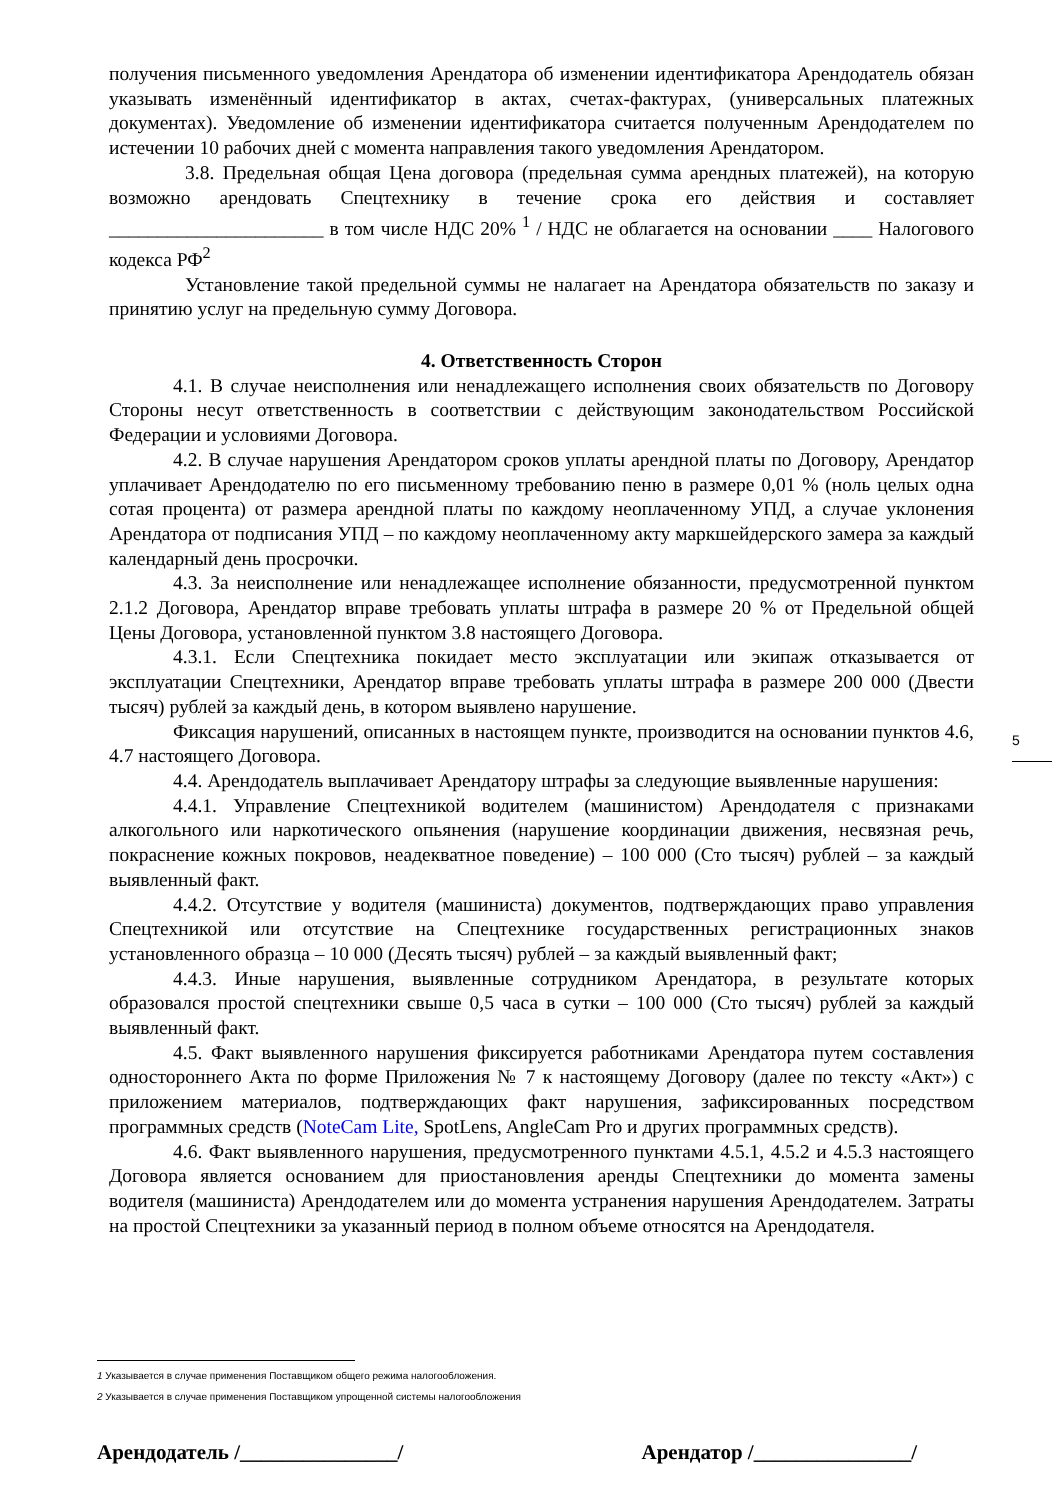получения письменного уведомления Арендатора об изменении идентификатора Арендодатель обязан указывать изменённый идентификатор в актах, счетах-фактурах, (универсальных платежных документах). Уведомление об изменении идентификатора считается полученным Арендодателем по истечении 10 рабочих дней с момента направления такого уведомления Арендатором.
3.8. Предельная общая Цена договора (предельная сумма арендных платежей), на которую возможно арендовать Спецтехнику в течение срока его действия и составляет ______________________ в том числе НДС 20% <sup>1</sup> / НДС не облагается на основании ____ Налогового кодекса РФ<sup>2</sup>
Установление такой предельной суммы не налагает на Арендатора обязательств по заказу и принятию услуг на предельную сумму Договора.
4. Ответственность Сторон
4.1. В случае неисполнения или ненадлежащего исполнения своих обязательств по Договору Стороны несут ответственность в соответствии с действующим законодательством Российской Федерации и условиями Договора.
4.2. В случае нарушения Арендатором сроков уплаты арендной платы по Договору, Арендатор уплачивает Арендодателю по его письменному требованию пеню в размере 0,01 % (ноль целых одна сотая процента) от размера арендной платы по каждому неоплаченному УПД, а случае уклонения Арендатора от подписания УПД – по каждому неоплаченному акту маркшейдерского замера за каждый календарный день просрочки.
4.3. За неисполнение или ненадлежащее исполнение обязанности, предусмотренной пунктом 2.1.2 Договора, Арендатор вправе требовать уплаты штрафа в размере 20 % от Предельной общей Цены Договора, установленной пунктом 3.8 настоящего Договора.
4.3.1. Если Спецтехника покидает место эксплуатации или экипаж отказывается от эксплуатации Спецтехники, Арендатор вправе требовать уплаты штрафа в размере 200 000 (Двести тысяч) рублей за каждый день, в котором выявлено нарушение.
Фиксация нарушений, описанных в настоящем пункте, производится на основании пунктов 4.6, 4.7 настоящего Договора.
4.4. Арендодатель выплачивает Арендатору штрафы за следующие выявленные нарушения:
4.4.1. Управление Спецтехникой водителем (машинистом) Арендодателя с признаками алкогольного или наркотического опьянения (нарушение координации движения, несвязная речь, покраснение кожных покровов, неадекватное поведение) – 100 000 (Сто тысяч) рублей – за каждый выявленный факт.
4.4.2. Отсутствие у водителя (машиниста) документов, подтверждающих право управления Спецтехникой или отсутствие на Спецтехнике государственных регистрационных знаков установленного образца – 10 000 (Десять тысяч) рублей – за каждый выявленный факт;
4.4.3. Иные нарушения, выявленные сотрудником Арендатора, в результате которых образовался простой спецтехники свыше 0,5 часа в сутки – 100 000 (Сто тысяч) рублей за каждый выявленный факт.
4.5. Факт выявленного нарушения фиксируется работниками Арендатора путем составления одностороннего Акта по форме Приложения № 7 к настоящему Договору (далее по тексту «Акт») с приложением материалов, подтверждающих факт нарушения, зафиксированных посредством программных средств (NoteCam Lite, SpotLens, AngleCam Pro и других программных средств).
4.6. Факт выявленного нарушения, предусмотренного пунктами 4.5.1, 4.5.2 и 4.5.3 настоящего Договора является основанием для приостановления аренды Спецтехники до момента замены водителя (машиниста) Арендодателем или до момента устранения нарушения Арендодателем. Затраты на простой Спецтехники за указанный период в полном объеме относятся на Арендодателя.
5
1 Указывается в случае применения Поставщиком общего режима налогообложения.
2 Указывается в случае применения Поставщиком упрощенной системы налогообложения
Арендодатель /_______________/ Арендатор /_______________/